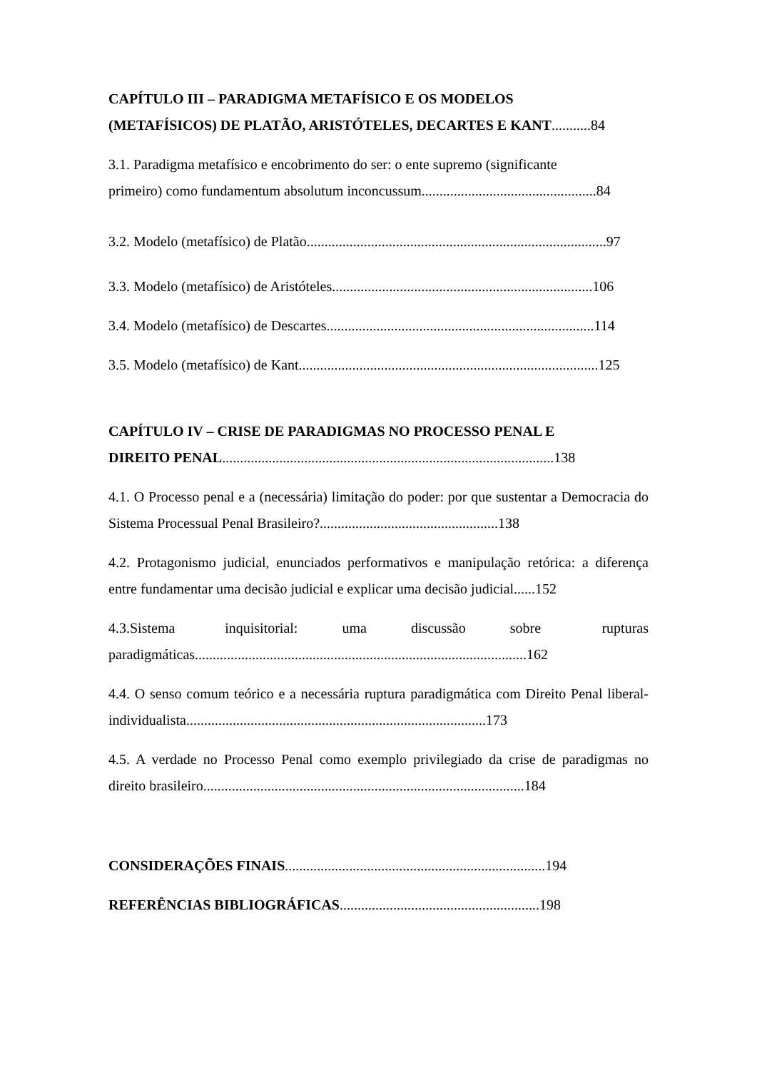CAPÍTULO III – PARADIGMA METAFÍSICO E OS MODELOS
(METAFÍSICOS) DE PLATÃO, ARISTÓTELES, DECARTES E KANT...........84
3.1. Paradigma metafísico e encobrimento do ser: o ente supremo (significante
primeiro) como fundamentum absolutum inconcussum.................................................84
3.2. Modelo (metafísico) de Platão....................................................................................97
3.3. Modelo (metafísico) de Aristóteles.........................................................................106
3.4. Modelo (metafísico) de Descartes...........................................................................114
3.5. Modelo (metafísico) de Kant....................................................................................125
CAPÍTULO IV – CRISE DE PARADIGMAS NO PROCESSO PENAL E
DIREITO PENAL.............................................................................................138
4.1. O Processo penal e a (necessária) limitação do poder: por que sustentar a Democracia do Sistema Processual Penal Brasileiro?..................................................138
4.2. Protagonismo judicial, enunciados performativos e manipulação retórica: a diferença entre fundamentar uma decisão judicial e explicar uma decisão judicial......152
4.3.Sistema inquisitorial: uma discussão sobre rupturas paradigmáticas.............................................................................................162
4.4. O senso comum teórico e a necessária ruptura paradigmática com Direito Penal liberal-individualista....................................................................................173
4.5. A verdade no Processo Penal como exemplo privilegiado da crise de paradigmas no direito brasileiro..........................................................................................184
CONSIDERAÇÕES FINAIS.........................................................................194
REFERÊNCIAS BIBLIOGRÁFICAS........................................................198